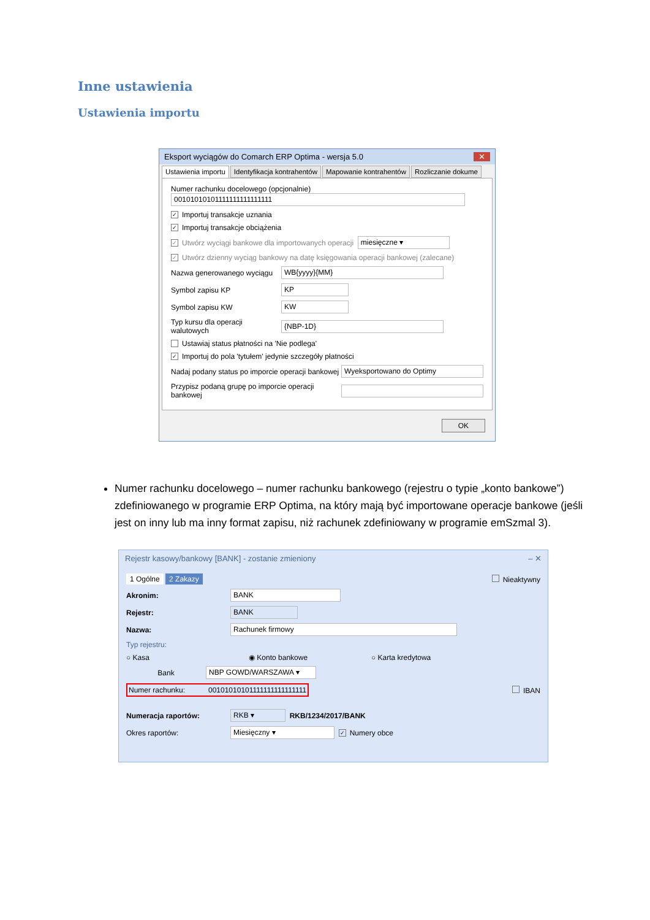Inne ustawienia
Ustawienia importu
Eksport wyciągów do Comarch ERP Optima - wersja 5.0 ✕
Ustawienia importu Identyfikacja kontrahentów Mapowanie kontrahentów Rozliczanie dokume
Numer rachunku docelowego (opcjonalnie)
00101010101111111111111111
✓ Importuj transakcje uznania
✓ Importuj transakcje obciążenia
✓ Utwórz wyciągi bankowe dla importowanych operacji miesięczne ▾
✓ Utwórz dzienny wyciąg bankowy na datę księgowania operacji bankowej (zalecane)
Nazwa generowanego wyciągu WB{yyyy}{MM}
Symbol zapisu KP KP
Symbol zapisu KW KW
Typ kursu dla operacji walutowych {NBP-1D}
Ustawiaj status płatności na 'Nie podlega'
✓ Importuj do pola 'tytułem' jedynie szczegóły płatności
Nadaj podany status po imporcie operacji bankowej Wyeksportowano do Optimy
Przypisz podaną grupę po imporcie operacji bankowej
OK
Numer rachunku docelowego – numer rachunku bankowego (rejestru o typie „konto bankowe”) zdefiniowanego w programie ERP Optima, na który mają być importowane operacje bankowe (jeśli jest on inny lub ma inny format zapisu, niż rachunek zdefiniowany w programie emSzmal 3).
Rejestr kasowy/bankowy [BANK] - zostanie zmieniony – ✕
1 Ogólne 2 Zakazy Nieaktywny
Akronim: BANK
Rejestr: BANK
Nazwa: Rachunek firmowy
Typ rejestru:
○ Kasa ◉ Konto bankowe ○ Karta kredytowa
Bank NBP GOWD/WARSZAWA ▾
Numer rachunku: 00101010101111111111111111 IBAN
Numeracja raportów: RKB ▾ RKB/1234/2017/BANK
Okres raportów: Miesięczny ▾ ✓ Numery obce